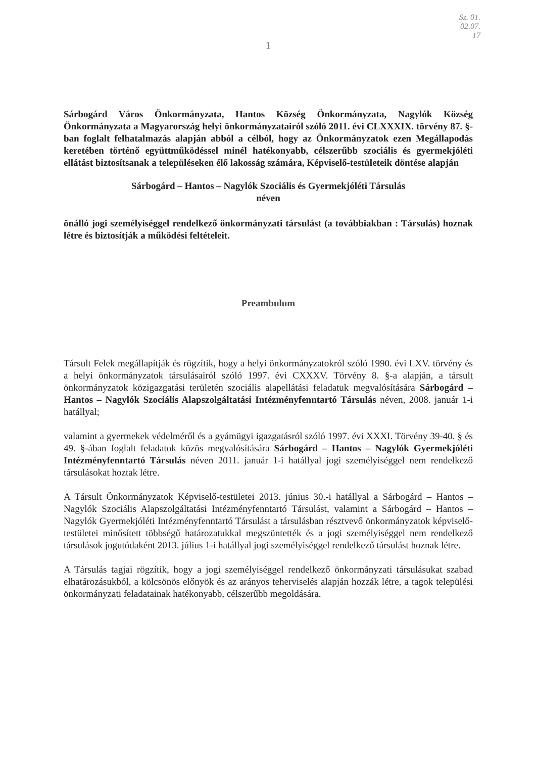Sz. 01.
02.07.
17
1
Sárbogárd Város Önkormányzata, Hantos Község Önkormányzata, Nagylók Község Önkormányzata a Magyarország helyi önkormányzatairól szóló 2011. évi CLXXXIX. törvény 87. §-ban foglalt felhatalmazás alapján abból a célból, hogy az Önkormányzatok ezen Megállapodás keretében történő együttműködéssel minél hatékonyabb, célszerűbb szociális és gyermekjóléti ellátást biztosítsanak a településeken élő lakosság számára, Képviselő-testületeik döntése alapján
Sárbogárd – Hantos – Nagylók Szociális és Gyermekjóléti Társulás
néven
önálló jogi személyiséggel rendelkező önkormányzati társulást (a továbbiakban : Társulás) hoznak létre és biztosítják a működési feltételeit.
Preambulum
Társult Felek megállapítják és rögzítik, hogy a helyi önkormányzatokról szóló 1990. évi LXV. törvény és a helyi önkormányzatok társulásairól szóló 1997. évi CXXXV. Törvény 8. §-a alapján, a társult önkormányzatok közigazgatási területén szociális alapellátási feladatuk megvalósítására Sárbogárd – Hantos – Nagylók Szociális Alapszolgáltatási Intézményfenntartó Társulás néven, 2008. január 1-i hatállyal;
valamint a gyermekek védelméről és a gyámügyi igazgatásról szóló 1997. évi XXXI. Törvény 39-40. § és 49. §-ában foglalt feladatok közös megvalósítására Sárbogárd – Hantos – Nagylók Gyermekjóléti Intézményfenntartó Társulás néven 2011. január 1-i hatállyal jogi személyiséggel nem rendelkező társulásokat hoztak létre.
A Társult Önkormányzatok Képviselő-testületei 2013. június 30.-i hatállyal a Sárbogárd – Hantos – Nagylók Szociális Alapszolgáltatási Intézményfenntartó Társulást, valamint a Sárbogárd – Hantos – Nagylók Gyermekjóléti Intézményfenntartó Társulást a társulásban résztvevő önkormányzatok képviselő-testületei minősített többségű határozatukkal megszüntették és a jogi személyiséggel nem rendelkező társulások jogutódaként 2013. július 1-i hatállyal jogi személyiséggel rendelkező társulást hoznak létre.
A Társulás tagjai rögzítik, hogy a jogi személyiséggel rendelkező önkormányzati társulásukat szabad elhatározásukból, a kölcsönös előnyök és az arányos teherviselés alapján hozzák létre, a tagok települési önkormányzati feladatainak hatékonyabb, célszerűbb megoldására.